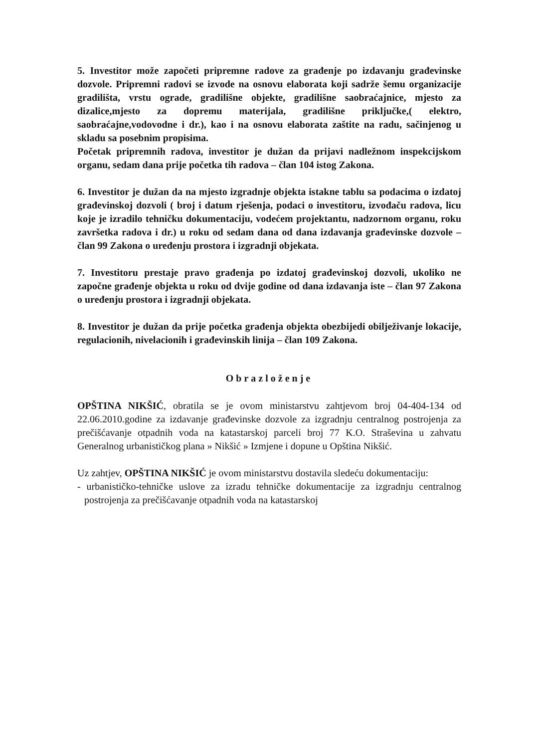5. Investitor može započeti pripremne radove za građenje po izdavanju građevinske dozvole. Pripremni radovi se izvode na osnovu elaborata koji sadrže šemu organizacije gradilišta, vrstu ograde, gradilišne objekte, gradilišne saobraćajnice, mjesto za dizalice,mjesto za dopremu materijala, gradilišne priključke,( elektro, saobraćajne,vodovodne i dr.), kao i na osnovu elaborata zaštite na radu, sačinjenog u skladu sa posebnim propisima.
Početak pripremnih radova, investitor je dužan da prijavi nadležnom inspekcijskom organu, sedam dana prije početka tih radova – član 104 istog Zakona.
6. Investitor je dužan da na mjesto izgradnje objekta istakne tablu sa podacima o izdatoj građevinskoj dozvoli ( broj i datum rješenja, podaci o investitoru, izvođaču radova, licu koje je izradilo tehničku dokumentaciju, vodećem projektantu, nadzornom organu, roku završetka radova i dr.) u roku od sedam dana od dana izdavanja građevinske dozvole – član 99 Zakona o uređenju prostora i izgradnji objekata.
7. Investitoru prestaje pravo građenja po izdatoj građevinskoj dozvoli, ukoliko ne započne građenje objekta u roku od dvije godine od dana izdavanja iste – član 97 Zakona o uređenju prostora i izgradnji objekata.
8. Investitor je dužan da prije početka građenja objekta obezbijedi obilježivanje lokacije, regulacionih, nivelacionih i građevinskih linija – član 109 Zakona.
Obrazloženje
OPŠTINA NIKŠIĆ, obratila se je ovom ministarstvu zahtjevom broj 04-404-134 od 22.06.2010.godine za izdavanje građevinske dozvole za izgradnju centralnog postrojenja za prečišćavanje otpadnih voda na katastarskoj parceli broj 77 K.O. Straševina u zahvatu Generalnog urbanističkog plana » Nikšić » Izmjene i dopune u Opština Nikšić.
Uz zahtjev, OPŠTINA NIKŠIĆ je ovom ministarstvu dostavila sledeću dokumentaciju:
- urbanističko-tehničke uslove za izradu tehničke dokumentacije za izgradnju centralnog postrojenja za prečišćavanje otpadnih voda na katastarskoj